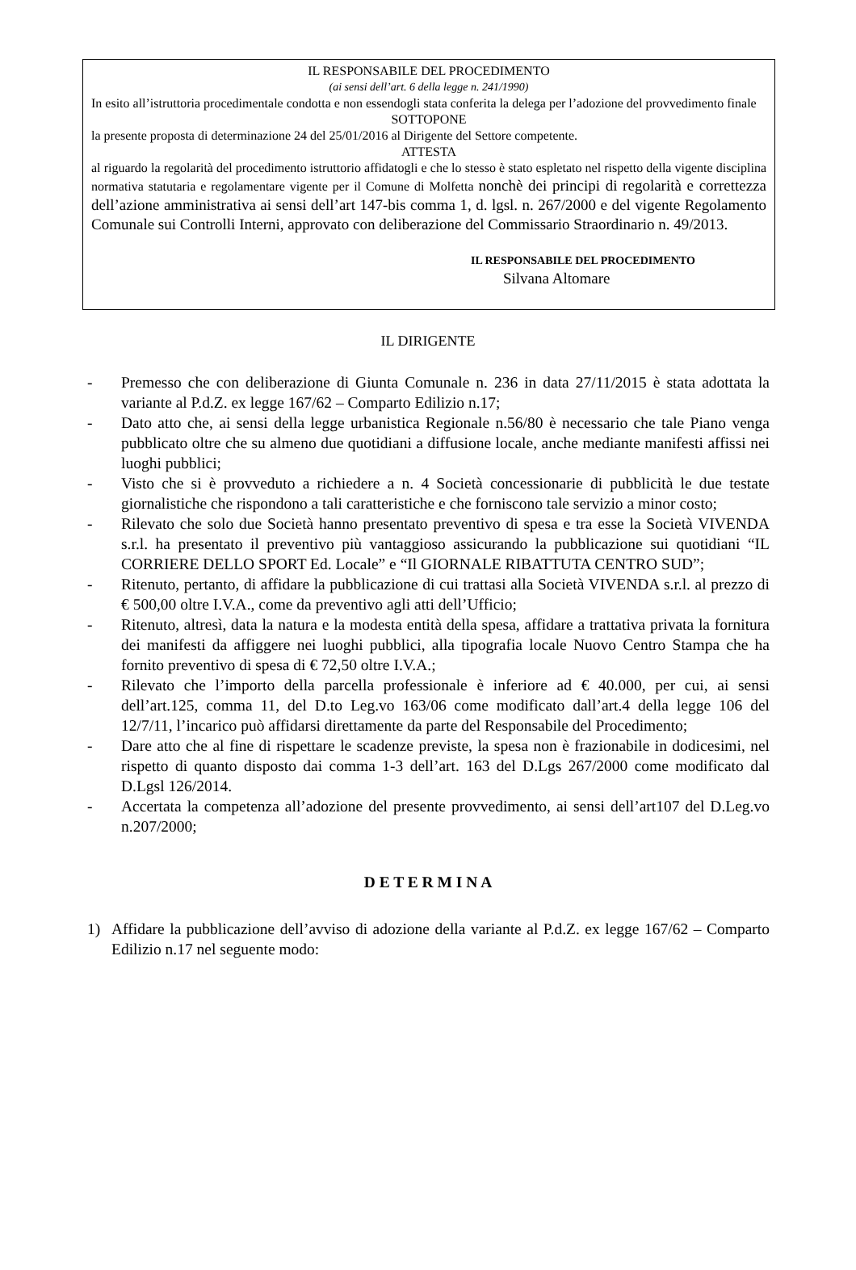IL RESPONSABILE DEL PROCEDIMENTO
(ai sensi dell’art. 6 della legge n. 241/1990)
In esito all’istruttoria procedimentale condotta e non essendogli stata conferita la delega per l’adozione del provvedimento finale
SOTTOPONE
la presente proposta di determinazione 24 del 25/01/2016 al Dirigente del Settore competente.
ATTESTA
al riguardo la regolarità del procedimento istruttorio affidatogli e che lo stesso è stato espletato nel rispetto della vigente disciplina normativa statutaria e regolamentare vigente per il Comune di Molfetta nonchè dei principi di regolarità e correttezza dell’azione amministrativa ai sensi dell’art 147-bis comma 1, d. lgsl. n. 267/2000 e del vigente Regolamento Comunale sui Controlli Interni, approvato con deliberazione del Commissario Straordinario n. 49/2013.
IL RESPONSABILE DEL PROCEDIMENTO
Silvana Altomare
IL DIRIGENTE
- Premesso che con deliberazione di Giunta Comunale n. 236 in data 27/11/2015 è stata adottata la variante al P.d.Z. ex legge 167/62 – Comparto Edilizio n.17;
- Dato atto che, ai sensi della legge urbanistica Regionale n.56/80 è necessario che tale Piano venga pubblicato oltre che su almeno due quotidiani a diffusione locale, anche mediante manifesti affissi nei luoghi pubblici;
- Visto che si è provveduto a richiedere a n. 4 Società concessionarie di pubblicità le due testate giornalistiche che rispondono a tali caratteristiche e che forniscono tale servizio a minor costo;
- Rilevato che solo due Società hanno presentato preventivo di spesa e tra esse la Società VIVENDA s.r.l. ha presentato il preventivo più vantaggioso assicurando la pubblicazione sui quotidiani “IL CORRIERE DELLO SPORT Ed. Locale” e “Il GIORNALE RIBATTUTA CENTRO SUD”;
- Ritenuto, pertanto, di affidare la pubblicazione di cui trattasi alla Società VIVENDA s.r.l. al prezzo di € 500,00 oltre I.V.A., come da preventivo agli atti dell’Ufficio;
- Ritenuto, altresì, data la natura e la modesta entità della spesa, affidare a trattativa privata la fornitura dei manifesti da affiggere nei luoghi pubblici, alla tipografia locale Nuovo Centro Stampa che ha fornito preventivo di spesa di € 72,50 oltre I.V.A.;
- Rilevato che l’importo della parcella professionale è inferiore ad € 40.000, per cui, ai sensi dell’art.125, comma 11, del D.to Leg.vo 163/06 come modificato dall’art.4 della legge 106 del 12/7/11, l’incarico può affidarsi direttamente da parte del Responsabile del Procedimento;
- Dare atto che al fine di rispettare le scadenze previste, la spesa non è frazionabile in dodicesimi, nel rispetto di quanto disposto dai comma 1-3 dell’art. 163 del D.Lgs 267/2000 come modificato dal D.Lgsl 126/2014.
- Accertata la competenza all’adozione del presente provvedimento, ai sensi dell’art107 del D.Leg.vo n.207/2000;
D E T E R M I N A
1) Affidare la pubblicazione dell’avviso di adozione della variante al P.d.Z. ex legge 167/62 – Comparto Edilizio n.17 nel seguente modo: